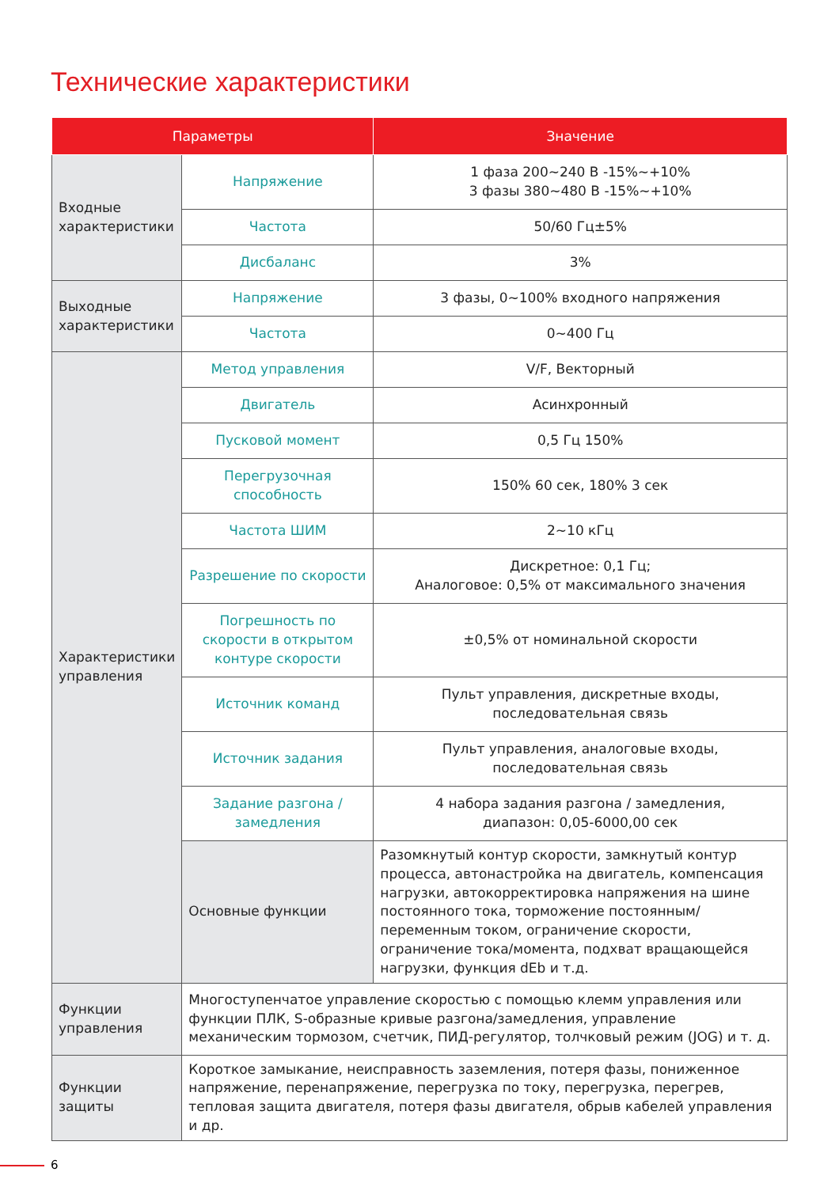Технические характеристики
| Параметры | | Значение |
| --- | --- | --- |
| Входные характеристики | Напряжение | 1 фаза 200~240 В -15%~+10% 3 фазы 380~480 В -15%~+10% |
| | Частота | 50/60 Гц±5% |
| | Дисбаланс | 3% |
| Выходные характеристики | Напряжение | 3 фазы, 0~100% входного напряжения |
| | Частота | 0~400 Гц |
| Характеристики управления | Метод управления | V/F, Векторный |
| | Двигатель | Асинхронный |
| | Пусковой момент | 0,5 Гц 150% |
| | Перегрузочная способность | 150% 60 сек, 180% 3 сек |
| | Частота ШИМ | 2~10 кГц |
| | Разрешение по скорости | Дискретное: 0,1 Гц; Аналоговое: 0,5% от максимального значения |
| | Погрешность по скорости в открытом контуре скорости | ±0,5% от номинальной скорости |
| | Источник команд | Пульт управления, дискретные входы, последовательная связь |
| | Источник задания | Пульт управления, аналоговые входы, последовательная связь |
| | Задание разгона / замедления | 4 набора задания разгона / замедления, диапазон: 0,05-6000,00 сек |
| | Основные функции | Разомкнутый контур скорости, замкнутый контур процесса, автонастройка на двигатель, компенсация нагрузки, автокорректировка напряжения на шине постоянного тока, торможение постоянным/переменным током, ограничение скорости, ограничение тока/момента, подхват вращающейся нагрузки, функция dEb и т.д. |
| Функции управления | Многоступенчатое управление скоростью с помощью клемм управления или функции ПЛК, S-образные кривые разгона/замедления, управление механическим тормозом, счетчик, ПИД-регулятор, толчковый режим (JOG) и т. д. | |
| Функции защиты | Короткое замыкание, неисправность заземления, потеря фазы, пониженное напряжение, перенапряжение, перегрузка по току, перегрузка, перегрев, тепловая защита двигателя, потеря фазы двигателя, обрыв кабелей управления и др. | |
6